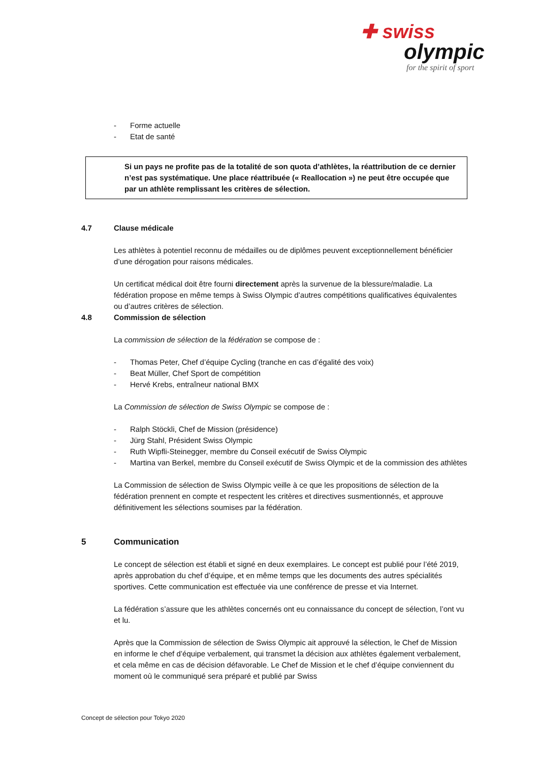✚ swiss
olympic
for the spirit of sport
- Forme actuelle
- Etat de santé
Si un pays ne profite pas de la totalité de son quota d’athlètes, la réattribution de ce dernier n’est pas systématique. Une place réattribuée (« Reallocation ») ne peut être occupée que par un athlète remplissant les critères de sélection.
4.7 Clause médicale
Les athlètes à potentiel reconnu de médailles ou de diplômes peuvent exceptionnellement bénéficier d’une dérogation pour raisons médicales.
Un certificat médical doit être fourni directement après la survenue de la blessure/maladie. La fédération propose en même temps à Swiss Olympic d’autres compétitions qualificatives équivalentes ou d’autres critères de sélection.
4.8 Commission de sélection
La commission de sélection de la fédération se compose de :
- Thomas Peter, Chef d’équipe Cycling (tranche en cas d’égalité des voix)
- Beat Müller, Chef Sport de compétition
- Hervé Krebs, entraîneur national BMX
La Commission de sélection de Swiss Olympic se compose de :
- Ralph Stöckli, Chef de Mission (présidence)
- Jürg Stahl, Président Swiss Olympic
- Ruth Wipfli-Steinegger, membre du Conseil exécutif de Swiss Olympic
- Martina van Berkel, membre du Conseil exécutif de Swiss Olympic et de la commission des athlètes
La Commission de sélection de Swiss Olympic veille à ce que les propositions de sélection de la fédération prennent en compte et respectent les critères et directives susmentionnés, et approuve définitivement les sélections soumises par la fédération.
5 Communication
Le concept de sélection est établi et signé en deux exemplaires. Le concept est publié pour l’été 2019, après approbation du chef d’équipe, et en même temps que les documents des autres spécialités sportives. Cette communication est effectuée via une conférence de presse et via Internet.
La fédération s’assure que les athlètes concernés ont eu connaissance du concept de sélection, l’ont vu et lu.
Après que la Commission de sélection de Swiss Olympic ait approuvé la sélection, le Chef de Mission en informe le chef d’équipe verbalement, qui transmet la décision aux athlètes également verbalement, et cela même en cas de décision défavorable. Le Chef de Mission et le chef d’équipe conviennent du moment où le communiqué sera préparé et publié par Swiss
Concept de sélection pour Tokyo 2020